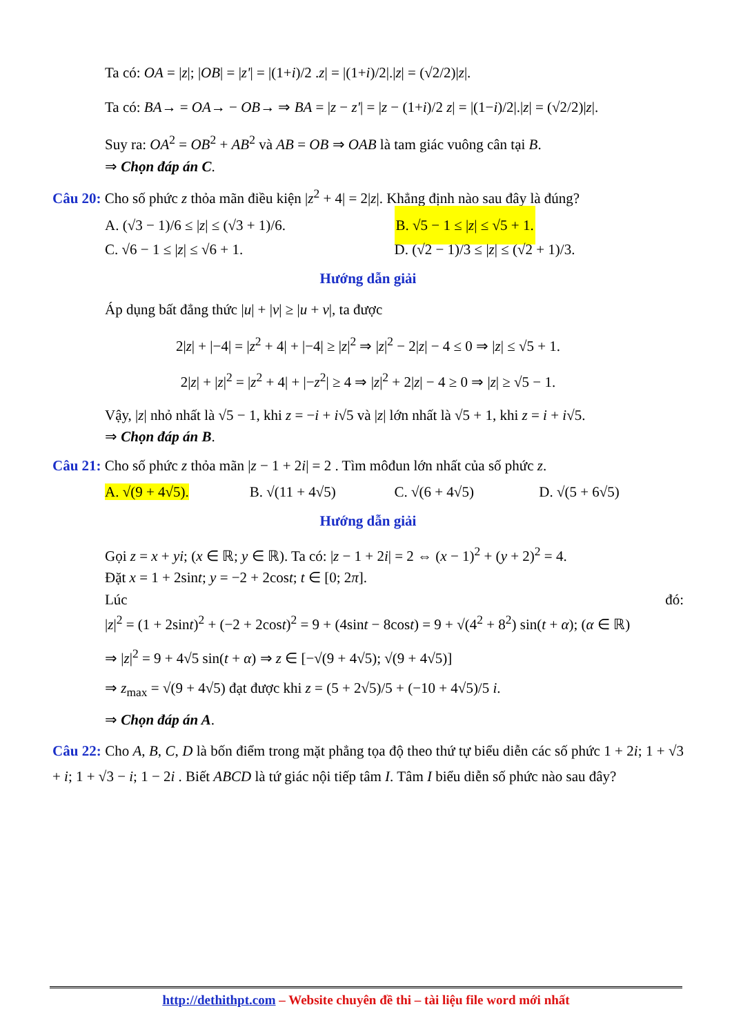Ta có: OA = |z|; |OB| = |z'| = |(1+i)/2 .z| = |(1+i)/2|.|z| = (√2/2)|z|.
Ta có: BA→ = OA→ − OB→ ⇒ BA = |z − z'| = |z − (1+i)/2 z| = |(1−i)/2|.|z| = (√2/2)|z|.
Suy ra: OA<sup>2</sup> = OB<sup>2</sup> + AB<sup>2</sup> và AB = OB ⇒ OAB là tam giác vuông cân tại B.
⇒ Chọn đáp án C.
Câu 20: Cho số phức z thỏa mãn điều kiện |z<sup>2</sup> + 4| = 2|z|. Khẳng định nào sau đây là đúng?
A. (√3 − 1)/6 ≤ |z| ≤ (√3 + 1)/6.
B. √5 − 1 ≤ |z| ≤ √5 + 1.
C. √6 − 1 ≤ |z| ≤ √6 + 1. D. (√2 − 1)/3 ≤ |z| ≤ (√2 + 1)/3.
Hướng dẫn giải
Áp dụng bất đẳng thức |u| + |v| ≥ |u + v|, ta được
2|z| + |−4| = |z<sup>2</sup> + 4| + |−4| ≥ |z|<sup>2</sup> ⇒ |z|<sup>2</sup> − 2|z| − 4 ≤ 0 ⇒ |z| ≤ √5 + 1.
2|z| + |z|<sup>2</sup> = |z<sup>2</sup> + 4| + |−z<sup>2</sup>| ≥ 4 ⇒ |z|<sup>2</sup> + 2|z| − 4 ≥ 0 ⇒ |z| ≥ √5 − 1.
Vậy, |z| nhỏ nhất là √5 − 1, khi z = −i + i√5 và |z| lớn nhất là √5 + 1, khi z = i + i√5.
⇒ Chọn đáp án B.
Câu 21: Cho số phức z thỏa mãn |z − 1 + 2i| = 2 . Tìm môđun lớn nhất của số phức z.
A. √(9 + 4√5). B. √(11 + 4√5) C. √(6 + 4√5) D. √(5 + 6√5)
Hướng dẫn giải
Gọi z = x + yi; (x ∈ ℝ; y ∈ ℝ). Ta có: |z − 1 + 2i| = 2 ⇔ (x − 1)<sup>2</sup> + (y + 2)<sup>2</sup> = 4.
Đặt x = 1 + 2sint; y = −2 + 2cost; t ∈ [0; 2π].
Lúc đó:
|z|<sup>2</sup> = (1 + 2sint)<sup>2</sup> + (−2 + 2cost)<sup>2</sup> = 9 + (4sint − 8cost) = 9 + √(4<sup>2</sup> + 8<sup>2</sup>) sin(t + α); (α ∈ ℝ)
⇒ |z|<sup>2</sup> = 9 + 4√5 sin(t + α) ⇒ z ∈ [−√(9 + 4√5); √(9 + 4√5)]
⇒ z<sub>max</sub> = √(9 + 4√5) đạt được khi z = (5 + 2√5)/5 + (−10 + 4√5)/5 i.
⇒ Chọn đáp án A.
Câu 22: Cho A, B, C, D là bốn điểm trong mặt phẳng tọa độ theo thứ tự biểu diễn các số phức 1 + 2i; 1 + √3 + i; 1 + √3 − i; 1 − 2i . Biết ABCD là tứ giác nội tiếp tâm I. Tâm I biểu diễn số phức nào sau đây?
http://dethithpt.com – Website chuyên đề thi – tài liệu file word mới nhất